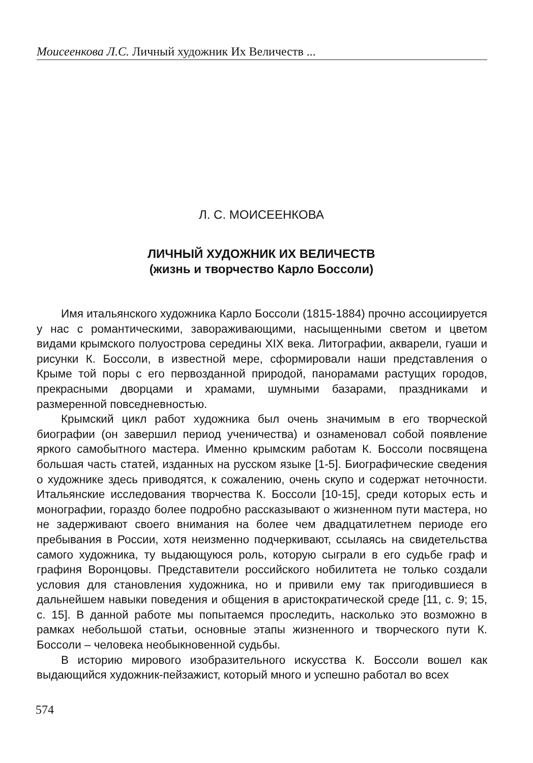Моисеенкова Л.С. Личный художник Их Величеств ...
Л. С. МОИСЕЕНКОВА
ЛИЧНЫЙ ХУДОЖНИК ИХ ВЕЛИЧЕСТВ
(жизнь и творчество Карло Боссоли)
Имя итальянского художника Карло Боссоли (1815-1884) прочно ассоциируется у нас с романтическими, завораживающими, насыщенными светом и цветом видами крымского полуострова середины XIX века. Литографии, акварели, гуаши и рисунки К. Боссоли, в известной мере, сформировали наши представления о Крыме той поры с его первозданной природой, панорамами растущих городов, прекрасными дворцами и храмами, шумными базарами, праздниками и размеренной повседневностью.
Крымский цикл работ художника был очень значимым в его творческой биографии (он завершил период ученичества) и ознаменовал собой появление яркого самобытного мастера. Именно крымским работам К. Боссоли посвящена большая часть статей, изданных на русском языке [1-5]. Биографические сведения о художнике здесь приводятся, к сожалению, очень скупо и содержат неточности. Итальянские исследования творчества К. Боссоли [10-15], среди которых есть и монографии, гораздо более подробно рассказывают о жизненном пути мастера, но не задерживают своего внимания на более чем двадцатилетнем периоде его пребывания в России, хотя неизменно подчеркивают, ссылаясь на свидетельства самого художника, ту выдающуюся роль, которую сыграли в его судьбе граф и графиня Воронцовы. Представители российского нобилитета не только создали условия для становления художника, но и привили ему так пригодившиеся в дальнейшем навыки поведения и общения в аристократической среде [11, с. 9; 15, с. 15]. В данной работе мы попытаемся проследить, насколько это возможно в рамках небольшой статьи, основные этапы жизненного и творческого пути К. Боссоли – человека необыкновенной судьбы.
В историю мирового изобразительного искусства К. Боссоли вошел как выдающийся художник-пейзажист, который много и успешно работал во всех
574